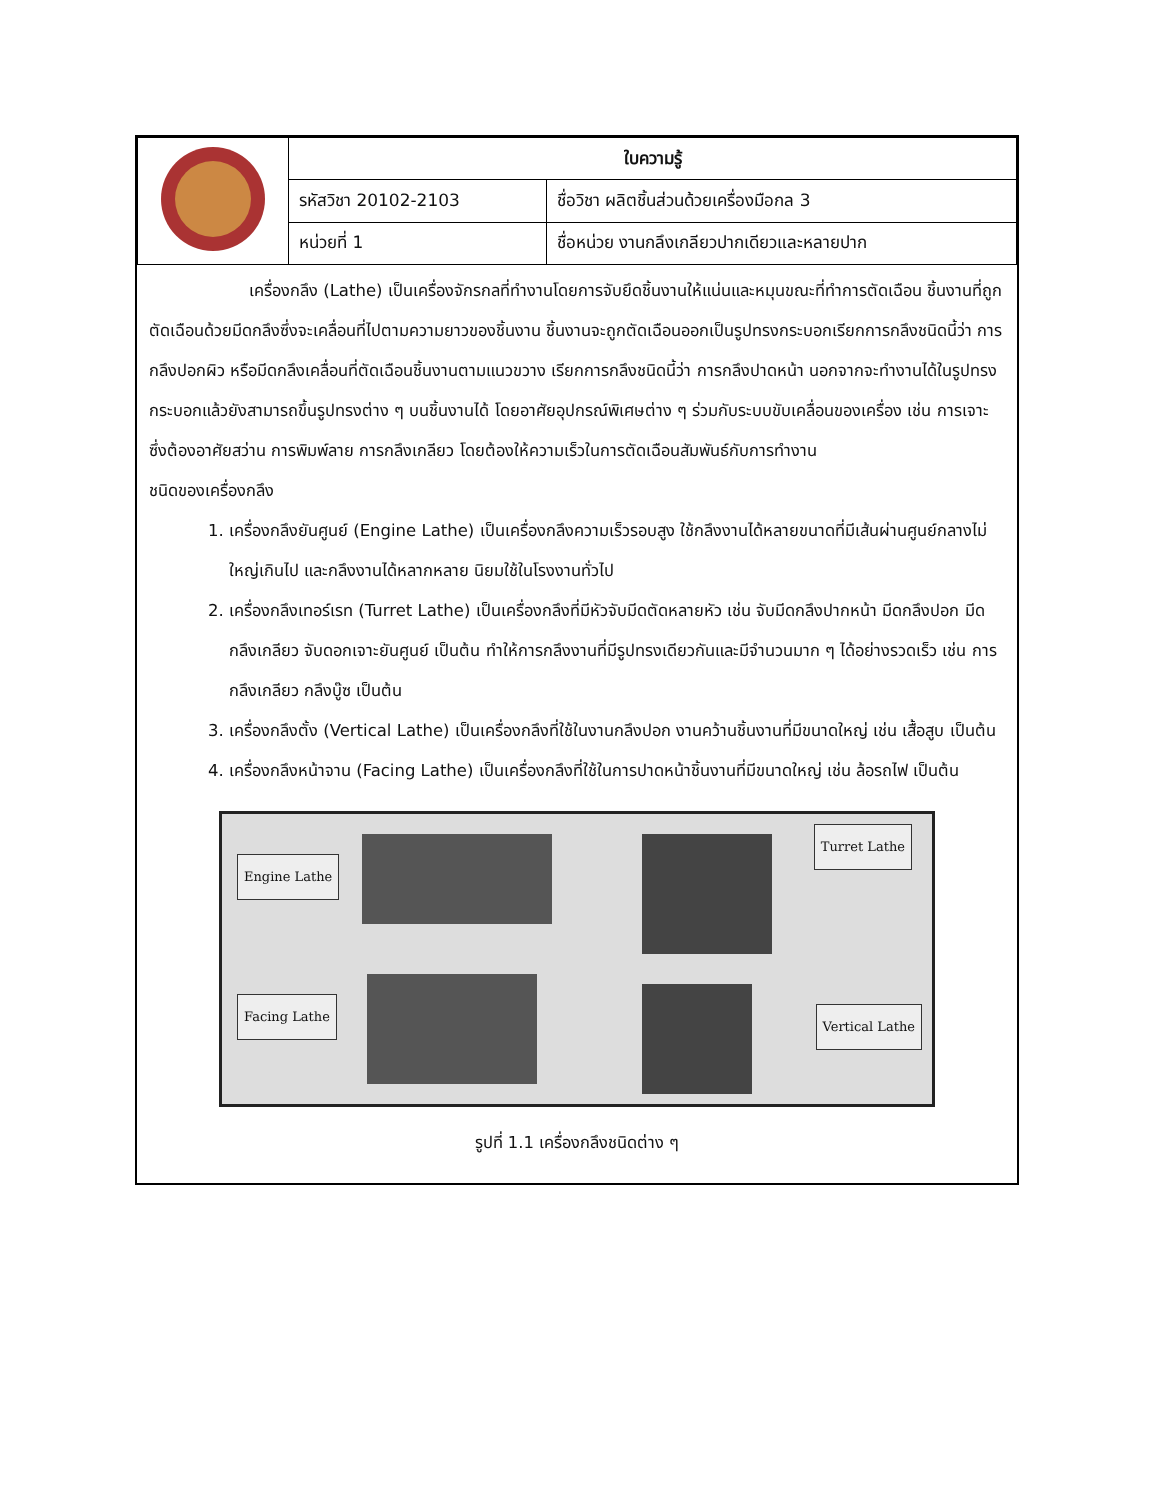| | ใบความรู้ | |
| | รหัสวิชา 20102-2103 | ชื่อวิชา ผลิตชิ้นส่วนด้วยเครื่องมือกล 3 |
| | หน่วยที่ 1 | ชื่อหน่วย งานกลึงเกลียวปากเดียวและหลายปาก |
เครื่องกลึง (Lathe) เป็นเครื่องจักรกลที่ทำงานโดยการจับยึดชิ้นงานให้แน่นและหมุนขณะที่ทำการตัดเฉือน ชิ้นงานที่ถูกตัดเฉือนด้วยมีดกลึงซึ่งจะเคลื่อนที่ไปตามความยาวของชิ้นงาน ชิ้นงานจะถูกตัดเฉือนออกเป็นรูปทรงกระบอกเรียกการกลึงชนิดนี้ว่า การกลึงปอกผิว หรือมีดกลึงเคลื่อนที่ตัดเฉือนชิ้นงานตามแนวขวาง เรียกการกลึงชนิดนี้ว่า การกลึงปาดหน้า นอกจากจะทำงานได้ในรูปทรงกระบอกแล้วยังสามารถขึ้นรูปทรงต่าง ๆ บนชิ้นงานได้ โดยอาศัยอุปกรณ์พิเศษต่าง ๆ ร่วมกับระบบขับเคลื่อนของเครื่อง เช่น การเจาะซึ่งต้องอาศัยสว่าน การพิมพ์ลาย การกลึงเกลียว โดยต้องให้ความเร็วในการตัดเฉือนสัมพันธ์กับการทำงาน
ชนิดของเครื่องกลึง
1. เครื่องกลึงยันศูนย์ (Engine Lathe) เป็นเครื่องกลึงความเร็วรอบสูง ใช้กลึงงานได้หลายขนาดที่มีเส้นผ่านศูนย์กลางไม่ใหญ่เกินไป และกลึงงานได้หลากหลาย นิยมใช้ในโรงงานทั่วไป
2. เครื่องกลึงเทอร์เรท (Turret Lathe) เป็นเครื่องกลึงที่มีหัวจับมีดตัดหลายหัว เช่น จับมีดกลึงปากหน้า มีดกลึงปอก มีดกลึงเกลียว จับดอกเจาะยันศูนย์ เป็นต้น ทำให้การกลึงงานที่มีรูปทรงเดียวกันและมีจำนวนมาก ๆ ได้อย่างรวดเร็ว เช่น การกลึงเกลียว กลึงบู๊ซ เป็นต้น
3. เครื่องกลึงตั้ง (Vertical Lathe) เป็นเครื่องกลึงที่ใช้ในงานกลึงปอก งานคว้านชิ้นงานที่มีขนาดใหญ่ เช่น เสื้อสูบ เป็นต้น
4. เครื่องกลึงหน้าจาน (Facing Lathe) เป็นเครื่องกลึงที่ใช้ในการปาดหน้าชิ้นงานที่มีขนาดใหญ่ เช่น ล้อรถไฟ เป็นต้น
Engine Lathe
Turret Lathe
Facing Lathe
Vertical Lathe
รูปที่ 1.1 เครื่องกลึงชนิดต่าง ๆ